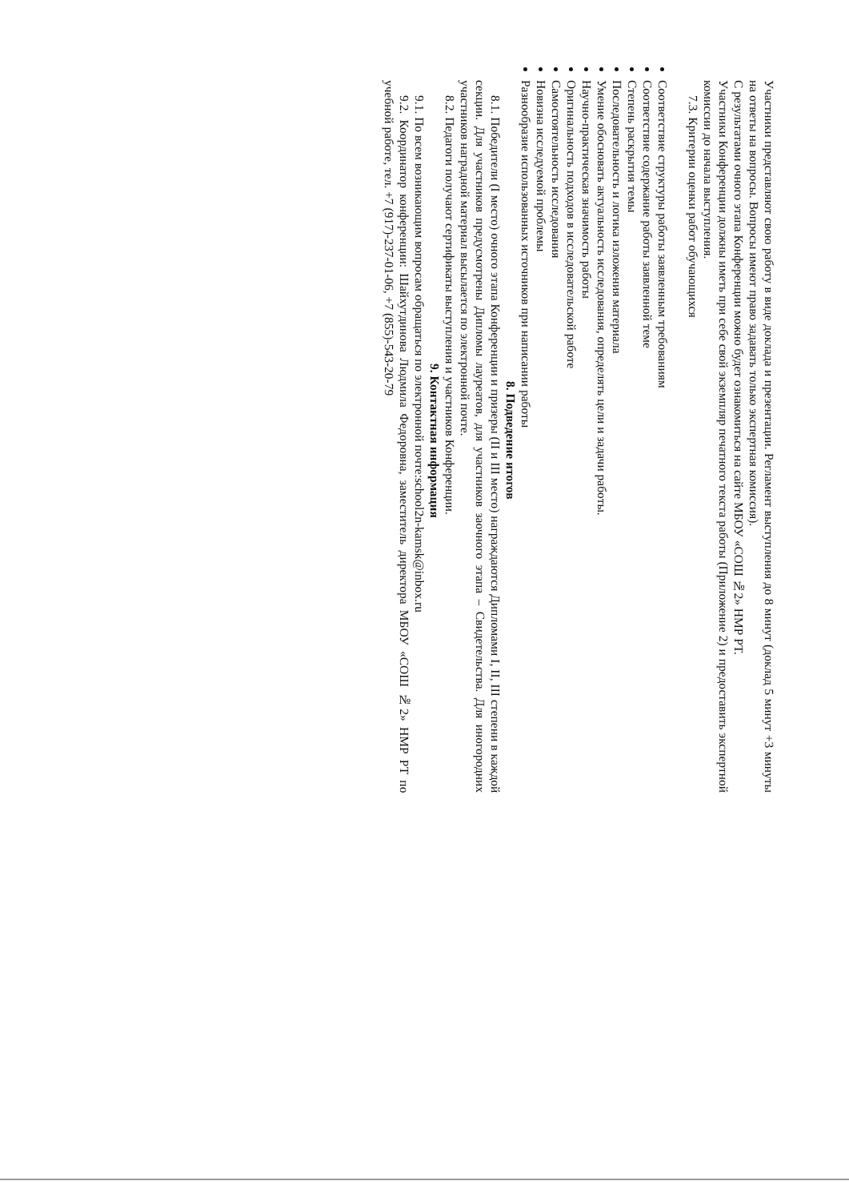Участники представляют свою работу в виде доклада и презентации. Регламент выступления до 8 минут (доклад 5 минут +3 минуты на ответы на вопросы. Вопросы имеют право задавать только экспертная комиссия).
С результатами очного этапа Конференции можно будет ознакомиться на сайте МБОУ «СОШ №2» НМР РТ.
Участники Конференции должны иметь при себе свой экземпляр печатного текста работы (Приложение 2) и предоставить экспертной комиссии до начала выступления.
7.3. Критерии оценки работ обучающихся
Соответствие структуры работы заявленным требованиям
Соответствие содержание работы заявленной теме
Степень раскрытия темы
Последовательность и логика изложения материала
Умение обосновать актуальность исследования, определять цели и задачи работы.
Научно-практическая значимость работы
Оригинальность подходов в исследовательской работе
Самостоятельность исследования
Новизна исследуемой проблемы
Разнообразие использованных источников при написании работы
8. Подведение итогов
8.1. Победители (I место) очного этапа Конференции и призеры (II и III место) награждаются Дипломами I, II, III степени в каждой секции. Для участников предусмотрены Дипломы лауреатов, для участников заочного этапа – Свидетельства. Для иногородних участников наградной материал высылается по электронной почте.
8.2. Педагоги получают сертификаты выступления и участников Конференции.
9. Контактная информация
9.1. По всем возникающим вопросам обращаться по электронной почте:school2n-kamsk@inbox.ru
9.2. Координатор конференции: Шайхутдинова Людмила Федоровна, заместитель директора МБОУ «СОШ №2» НМР РТ по учебной работе, тел. +7 (917)-237-01-06, +7 (855)-543-20-79